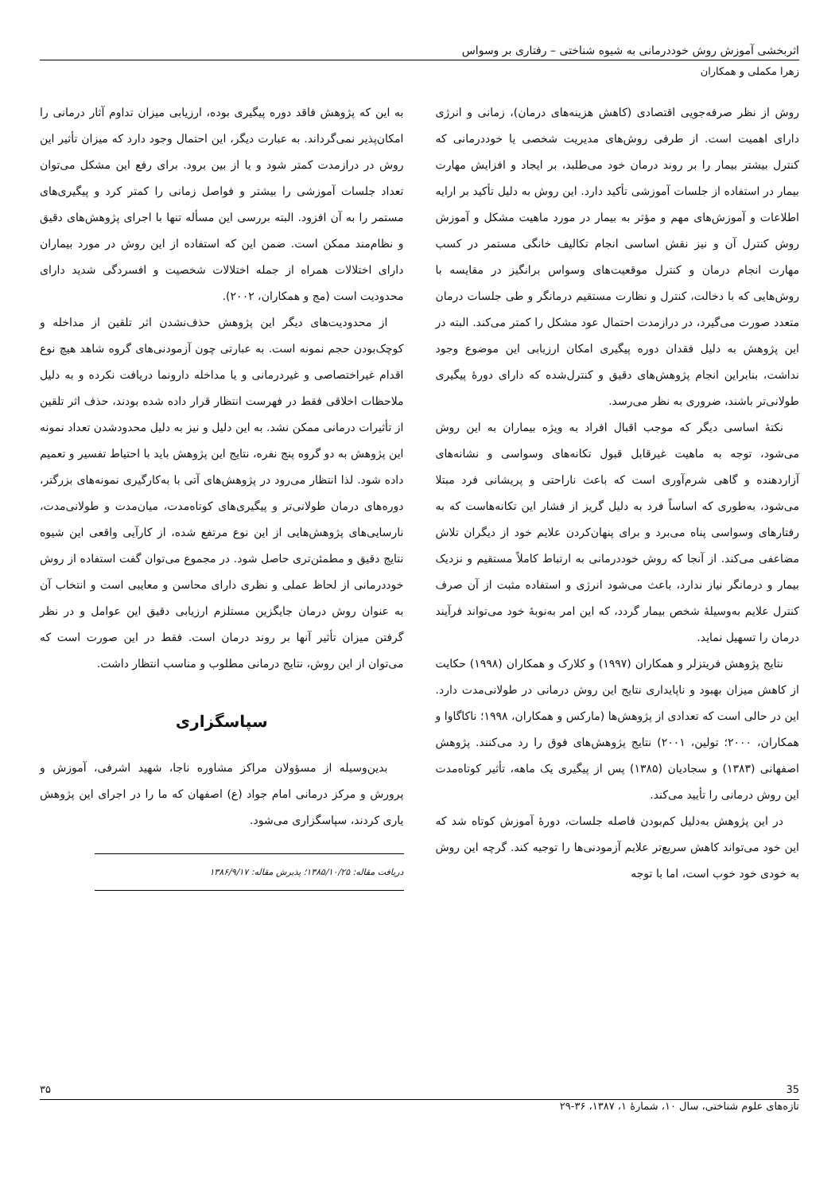اثربخشی آموزش روش خوددرمانی به شیوه شناختی – رفتاری بر وسواس
زهرا مکملی و همکاران
روش از نظر صرفه‌جویی اقتصادی (کاهش هزینه‌های درمان)، زمانی و انرژی دارای اهمیت است. از طرفی روش‌های مدیریت شخصی یا خوددرمانی که کنترل بیشتر بیمار را بر روند درمان خود می‌طلبد، بر ایجاد و افزایش مهارت بیمار در استفاده از جلسات آموزشی تأکید دارد. این روش به دلیل تأکید بر ارایه اطلاعات و آموزش‌های مهم و مؤثر به بیمار در مورد ماهیت مشکل و آموزش روش کنترل آن و نیز نقش اساسی انجام تکالیف خانگی مستمر در کسب مهارت انجام درمان و کنترل موقعیت‌های وسواس برانگیز در مقایسه با روش‌هایی که با دخالت، کنترل و نظارت مستقیم درمانگر و طی جلسات درمان متعدد صورت می‌گیرد، در درازمدت احتمال عود مشکل را کمتر می‌کند. البته در این پژوهش به دلیل فقدان دوره پیگیری امکان ارزیابی این موضوع وجود نداشت، بنابراین انجام پژوهش‌های دقیق و کنترل‌شده که دارای دورهٔ پیگیری طولانی‌تر باشند، ضروری به نظر می‌رسد.
نکتهٔ اساسی دیگر که موجب اقبال افراد به ویژه بیماران به این روش می‌شود، توجه به ماهیت غیرقابل قبول تکانه‌های وسواسی و نشانه‌های آزاردهنده و گاهی شرم‌آوری است که باعث ناراحتی و پریشانی فرد مبتلا می‌شود، به‌طوری که اساساً فرد به دلیل گریز از فشار این تکانه‌هاست که به رفتارهای وسواسی پناه می‌برد و برای پنهان‌کردن علایم خود از دیگران تلاش مضاعفی می‌کند. از آنجا که روش خوددرمانی به ارتباط کاملاً مستقیم و نزدیک بیمار و درمانگر نیاز ندارد، باعث می‌شود انرژی و استفاده مثبت از آن صرف کنترل علایم به‌وسیلهٔ شخص بیمار گردد، که این امر به‌نوبهٔ خود می‌تواند فرآیند درمان را تسهیل نماید.
نتایج پژوهش فریتزلر و همکاران (۱۹۹۷) و کلارک و همکاران (۱۹۹۸) حکایت از کاهش میزان بهبود و ناپایداری نتایج این روش درمانی در طولانی‌مدت دارد. این در حالی است که تعدادی از پژوهش‌ها (مارکس و همکاران، ۱۹۹۸؛ ناکاگاوا و همکاران، ۲۰۰۰؛ تولین، ۲۰۰۱) نتایج پژوهش‌های فوق را رد می‌کنند. پژوهش اصفهانی (۱۳۸۳) و سجادیان (۱۳۸۵) پس از پیگیری یک ماهه، تأثیر کوتاه‌مدت این روش درمانی را تأیید می‌کند.
در این پژوهش به‌دلیل کم‌بودن فاصله جلسات، دورهٔ آموزش کوتاه شد که این خود می‌تواند کاهش سریع‌تر علایم آزمودنی‌ها را توجیه کند. گرچه این روش به خودی خود خوب است، اما با توجه
به این که پژوهش فاقد دوره پیگیری بوده، ارزیابی میزان تداوم آثار درمانی را امکان‌پذیر نمی‌گرداند. به عبارت دیگر، این احتمال وجود دارد که میزان تأثیر این روش در درازمدت کمتر شود و یا از بین برود. برای رفع این مشکل می‌توان تعداد جلسات آموزشی را بیشتر و فواصل زمانی را کمتر کرد و پیگیری‌های مستمر را به آن افزود. البته بررسی این مسأله تنها با اجرای پژوهش‌های دقیق و نظام‌مند ممکن است. ضمن این که استفاده از این روش در مورد بیماران دارای اختلالات همراه از جمله اختلالات شخصیت و افسردگی شدید دارای محدودیت است (مج و همکاران، ۲۰۰۲).
از محدودیت‌های دیگر این پژوهش حذف‌نشدن اثر تلقین از مداخله و کوچک‌بودن حجم نمونه است. به عبارتی چون آزمودنی‌های گروه شاهد هیچ نوع اقدام غیراختصاصی و غیردرمانی و یا مداخله دارونما دریافت نکرده و به دلیل ملاحظات اخلاقی فقط در فهرست انتظار قرار داده شده بودند، حذف اثر تلقین از تأثیرات درمانی ممکن نشد. به این دلیل و نیز به دلیل محدودشدن تعداد نمونه این پژوهش به دو گروه پنج نفره، نتایج این پژوهش باید با احتیاط تفسیر و تعمیم داده شود. لذا انتظار می‌رود در پژوهش‌های آتی با به‌کارگیری نمونه‌های بزرگتر، دوره‌های درمان طولانی‌تر و پیگیری‌های کوتاه‌مدت، میان‌مدت و طولانی‌مدت، نارسایی‌های پژوهش‌هایی از این نوع مرتفع شده، از کارآیی واقعی این شیوه نتایج دقیق و مطمئن‌تری حاصل شود. در مجموع می‌توان گفت استفاده از روش خوددرمانی از لحاظ عملی و نظری دارای محاسن و معایبی است و انتخاب آن به عنوان روش درمان جایگزین مستلزم ارزیابی دقیق این عوامل و در نظر گرفتن میزان تأثیر آنها بر روند درمان است. فقط در این صورت است که می‌توان از این روش، نتایج درمانی مطلوب و مناسب انتظار داشت.
سپاسگزاری
بدین‌وسیله از مسؤولان مراکز مشاوره ناجا، شهید اشرفی، آموزش و پرورش و مرکز درمانی امام جواد (ع) اصفهان که ما را در اجرای این پژوهش یاری کردند، سپاسگزاری می‌شود.
دریافت مقاله: ۱۳۸۵/۱۰/۲۵؛ پذیرش مقاله: ۱۳۸۶/۹/۱۷
35 ۳۵
تازه‌های علوم شناختی، سال ۱۰، شمارهٔ ۱، ۱۳۸۷، ۳۶-۲۹